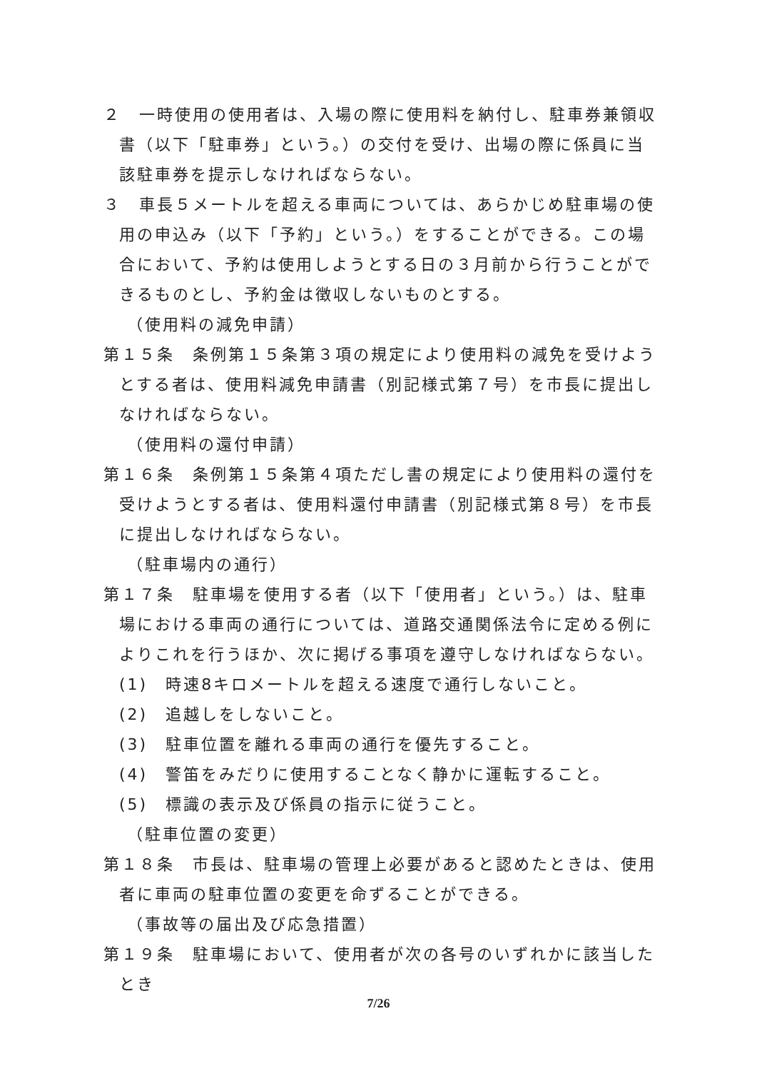２　一時使用の使用者は、入場の際に使用料を納付し、駐車券兼領収書（以下「駐車券」という。）の交付を受け、出場の際に係員に当該駐車券を提示しなければならない。
３　車長５メートルを超える車両については、あらかじめ駐車場の使用の申込み（以下「予約」という。）をすることができる。この場合において、予約は使用しようとする日の３月前から行うことができるものとし、予約金は徴収しないものとする。
（使用料の減免申請）
第１５条　条例第１５条第３項の規定により使用料の減免を受けようとする者は、使用料減免申請書（別記様式第７号）を市長に提出しなければならない。
（使用料の還付申請）
第１６条　条例第１５条第４項ただし書の規定により使用料の還付を受けようとする者は、使用料還付申請書（別記様式第８号）を市長に提出しなければならない。
（駐車場内の通行）
第１７条　駐車場を使用する者（以下「使用者」という。）は、駐車場における車両の通行については、道路交通関係法令に定める例によりこれを行うほか、次に掲げる事項を遵守しなければならない。
(1)　時速8キロメートルを超える速度で通行しないこと。
(2)　追越しをしないこと。
(3)　駐車位置を離れる車両の通行を優先すること。
(4)　警笛をみだりに使用することなく静かに運転すること。
(5)　標識の表示及び係員の指示に従うこと。
（駐車位置の変更）
第１８条　市長は、駐車場の管理上必要があると認めたときは、使用者に車両の駐車位置の変更を命ずることができる。
（事故等の届出及び応急措置）
第１９条　駐車場において、使用者が次の各号のいずれかに該当したとき
7/26